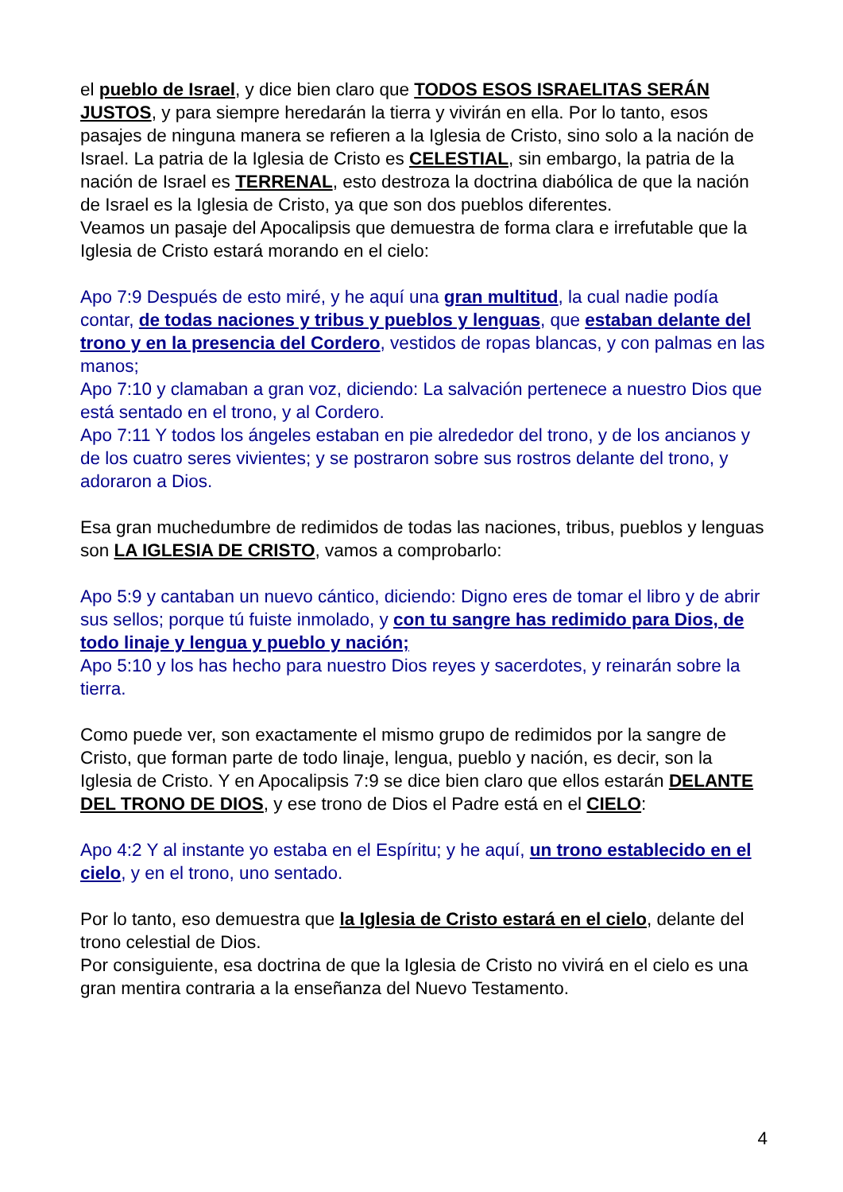el pueblo de Israel, y dice bien claro que TODOS ESOS ISRAELITAS SERÁN JUSTOS, y para siempre heredarán la tierra y vivirán en ella. Por lo tanto, esos pasajes de ninguna manera se refieren a la Iglesia de Cristo, sino solo a la nación de Israel. La patria de la Iglesia de Cristo es CELESTIAL, sin embargo, la patria de la nación de Israel es TERRENAL, esto destroza la doctrina diabólica de que la nación de Israel es la Iglesia de Cristo, ya que son dos pueblos diferentes.
Veamos un pasaje del Apocalipsis que demuestra de forma clara e irrefutable que la Iglesia de Cristo estará morando en el cielo:
Apo 7:9 Después de esto miré, y he aquí una gran multitud, la cual nadie podía contar, de todas naciones y tribus y pueblos y lenguas, que estaban delante del trono y en la presencia del Cordero, vestidos de ropas blancas, y con palmas en las manos;
Apo 7:10 y clamaban a gran voz, diciendo: La salvación pertenece a nuestro Dios que está sentado en el trono, y al Cordero.
Apo 7:11 Y todos los ángeles estaban en pie alrededor del trono, y de los ancianos y de los cuatro seres vivientes; y se postraron sobre sus rostros delante del trono, y adoraron a Dios.
Esa gran muchedumbre de redimidos de todas las naciones, tribus, pueblos y lenguas son LA IGLESIA DE CRISTO, vamos a comprobarlo:
Apo 5:9 y cantaban un nuevo cántico, diciendo: Digno eres de tomar el libro y de abrir sus sellos; porque tú fuiste inmolado, y con tu sangre has redimido para Dios, de todo linaje y lengua y pueblo y nación;
Apo 5:10 y los has hecho para nuestro Dios reyes y sacerdotes, y reinarán sobre la tierra.
Como puede ver, son exactamente el mismo grupo de redimidos por la sangre de Cristo, que forman parte de todo linaje, lengua, pueblo y nación, es decir, son la Iglesia de Cristo. Y en Apocalipsis 7:9 se dice bien claro que ellos estarán DELANTE DEL TRONO DE DIOS, y ese trono de Dios el Padre está en el CIELO:
Apo 4:2 Y al instante yo estaba en el Espíritu; y he aquí, un trono establecido en el cielo, y en el trono, uno sentado.
Por lo tanto, eso demuestra que la Iglesia de Cristo estará en el cielo, delante del trono celestial de Dios.
Por consiguiente, esa doctrina de que la Iglesia de Cristo no vivirá en el cielo es una gran mentira contraria a la enseñanza del Nuevo Testamento.
4